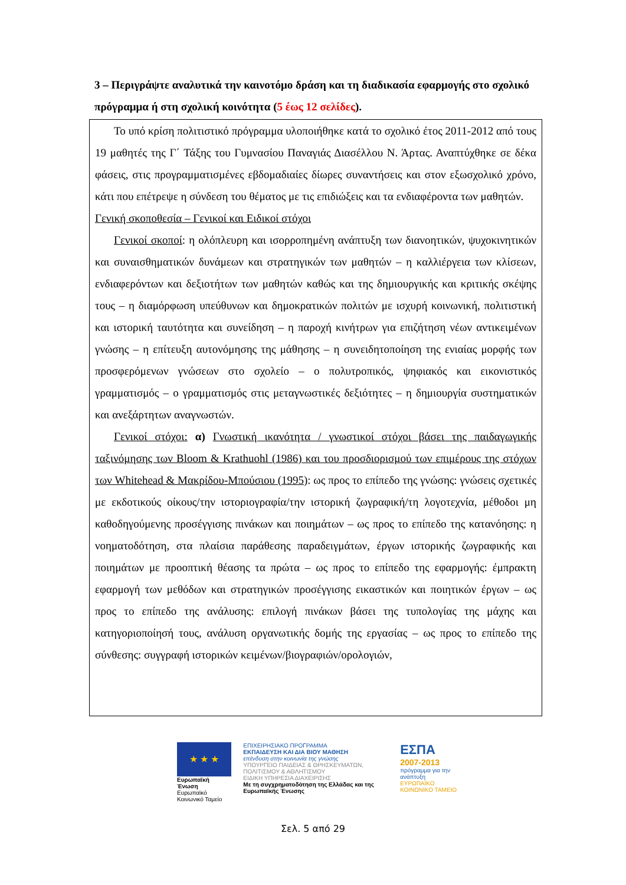3 – Περιγράψτε αναλυτικά την καινοτόμο δράση και τη διαδικασία εφαρμογής στο σχολικό πρόγραμμα ή στη σχολική κοινότητα (5 έως 12 σελίδες).
Το υπό κρίση πολιτιστικό πρόγραμμα υλοποιήθηκε κατά το σχολικό έτος 2011-2012 από τους 19 μαθητές της Γ΄ Τάξης του Γυμνασίου Παναγιάς Διασέλλου Ν. Άρτας. Αναπτύχθηκε σε δέκα φάσεις, στις προγραμματισμένες εβδομαδιαίες δίωρες συναντήσεις και στον εξωσχολικό χρόνο, κάτι που επέτρεψε η σύνδεση του θέματος με τις επιδιώξεις και τα ενδιαφέροντα των μαθητών.
Γενική σκοποθεσία – Γενικοί και Ειδικοί στόχοι
Γενικοί σκοποί: η ολόπλευρη και ισορροπημένη ανάπτυξη των διανοητικών, ψυχοκινητικών και συναισθηματικών δυνάμεων και στρατηγικών των μαθητών – η καλλιέργεια των κλίσεων, ενδιαφερόντων και δεξιοτήτων των μαθητών καθώς και της δημιουργικής και κριτικής σκέψης τους – η διαμόρφωση υπεύθυνων και δημοκρατικών πολιτών με ισχυρή κοινωνική, πολιτιστική και ιστορική ταυτότητα και συνείδηση – η παροχή κινήτρων για επιζήτηση νέων αντικειμένων γνώσης – η επίτευξη αυτονόμησης της μάθησης – η συνειδητοποίηση της ενιαίας μορφής των προσφερόμενων γνώσεων στο σχολείο – ο πολυτροπικός, ψηφιακός και εικονιστικός γραμματισμός – ο γραμματισμός στις μεταγνωστικές δεξιότητες – η δημιουργία συστηματικών και ανεξάρτητων αναγνωστών.
Γενικοί στόχοι: α) Γνωστική ικανότητα / γνωστικοί στόχοι βάσει της παιδαγωγικής ταξινόμησης των Bloom & Krathuohl (1986) και του προσδιορισμού των επιμέρους της στόχων των Whitehead & Μακρίδου-Μπούσιου (1995): ως προς το επίπεδο της γνώσης: γνώσεις σχετικές με εκδοτικούς οίκους/την ιστοριογραφία/την ιστορική ζωγραφική/τη λογοτεχνία, μέθοδοι μη καθοδηγούμενης προσέγγισης πινάκων και ποιημάτων – ως προς το επίπεδο της κατανόησης: η νοηματοδότηση, στα πλαίσια παράθεσης παραδειγμάτων, έργων ιστορικής ζωγραφικής και ποιημάτων με προοπτική θέασης τα πρώτα – ως προς το επίπεδο της εφαρμογής: έμπρακτη εφαρμογή των μεθόδων και στρατηγικών προσέγγισης εικαστικών και ποιητικών έργων – ως προς το επίπεδο της ανάλυσης: επιλογή πινάκων βάσει της τυπολογίας της μάχης και κατηγοριοποίησή τους, ανάλυση οργανωτικής δομής της εργασίας – ως προς το επίπεδο της σύνθεσης: συγγραφή ιστορικών κειμένων/βιογραφιών/ορολογιών,
★ ★ ★
Ευρωπαϊκή Ένωση
Ευρωπαϊκό Κοινωνικό Ταμείο
ΕΠΙΧΕΙΡΗΣΙΑΚΟ ΠΡΟΓΡΑΜΜΑ
ΕΚΠΑΙΔΕΥΣΗ ΚΑΙ ΔΙΑ ΒΙΟΥ ΜΑΘΗΣΗ
επένδυση στην κοινωνία της γνώσης
ΥΠΟΥΡΓΕΙΟ ΠΑΙΔΕΙΑΣ & ΘΡΗΣΚΕΥΜΑΤΩΝ, ΠΟΛΙΤΙΣΜΟΥ & ΑΘΛΗΤΙΣΜΟΥ
ΕΙΔΙΚΗ ΥΠΗΡΕΣΙΑ ΔΙΑΧΕΙΡΙΣΗΣ
Με τη συγχρηματοδότηση της Ελλάδας και της Ευρωπαϊκής Ένωσης
ΕΣΠΑ
2007-2013
πρόγραμμα για την ανάπτυξη
ΕΥΡΩΠΑΪΚΟ ΚΟΙΝΩΝΙΚΟ ΤΑΜΕΙΟ
Σελ. 5 από 29